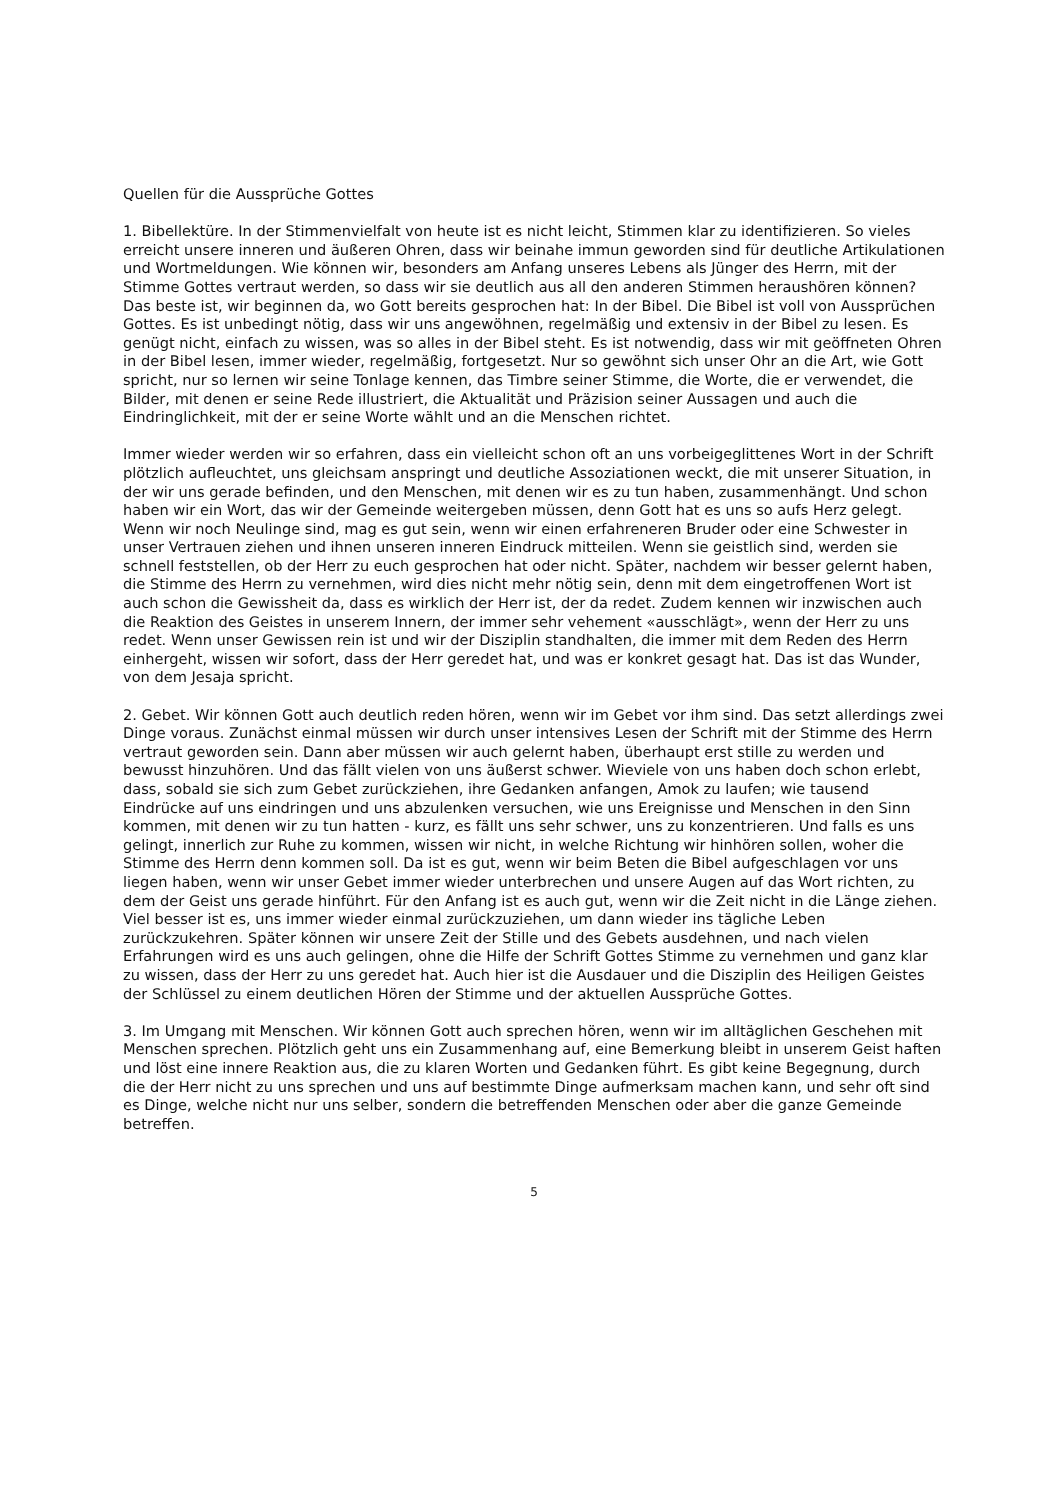Quellen für die Aussprüche Gottes
1. Bibellektüre. In der Stimmenvielfalt von heute ist es nicht leicht, Stimmen klar zu identifizieren. So vieles erreicht unsere inneren und äußeren Ohren, dass wir beinahe immun geworden sind für deutliche Artikulationen und Wortmeldungen. Wie können wir, besonders am Anfang unseres Lebens als Jünger des Herrn, mit der Stimme Gottes vertraut werden, so dass wir sie deutlich aus all den anderen Stimmen heraushören können? Das beste ist, wir beginnen da, wo Gott bereits gesprochen hat: In der Bibel. Die Bibel ist voll von Aussprüchen Gottes. Es ist unbedingt nötig, dass wir uns angewöhnen, regelmäßig und extensiv in der Bibel zu lesen. Es genügt nicht, einfach zu wissen, was so alles in der Bibel steht. Es ist notwendig, dass wir mit geöffneten Ohren in der Bibel lesen, immer wieder, regelmäßig, fortgesetzt. Nur so gewöhnt sich unser Ohr an die Art, wie Gott spricht, nur so lernen wir seine Tonlage kennen, das Timbre seiner Stimme, die Worte, die er verwendet, die Bilder, mit denen er seine Rede illustriert, die Aktualität und Präzision seiner Aussagen und auch die Eindringlichkeit, mit der er seine Worte wählt und an die Menschen richtet.
Immer wieder werden wir so erfahren, dass ein vielleicht schon oft an uns vorbeigeglittenes Wort in der Schrift plötzlich aufleuchtet, uns gleichsam anspringt und deutliche Assoziationen weckt, die mit unserer Situation, in der wir uns gerade befinden, und den Menschen, mit denen wir es zu tun haben, zusammenhängt. Und schon haben wir ein Wort, das wir der Gemeinde weitergeben müssen, denn Gott hat es uns so aufs Herz gelegt. Wenn wir noch Neulinge sind, mag es gut sein, wenn wir einen erfahreneren Bruder oder eine Schwester in unser Vertrauen ziehen und ihnen unseren inneren Eindruck mitteilen. Wenn sie geistlich sind, werden sie schnell feststellen, ob der Herr zu euch gesprochen hat oder nicht. Später, nachdem wir besser gelernt haben, die Stimme des Herrn zu vernehmen, wird dies nicht mehr nötig sein, denn mit dem eingetroffenen Wort ist auch schon die Gewissheit da, dass es wirklich der Herr ist, der da redet. Zudem kennen wir inzwischen auch die Reaktion des Geistes in unserem Innern, der immer sehr vehement «ausschlägt», wenn der Herr zu uns redet. Wenn unser Gewissen rein ist und wir der Disziplin standhalten, die immer mit dem Reden des Herrn einhergeht, wissen wir sofort, dass der Herr geredet hat, und was er konkret gesagt hat. Das ist das Wunder, von dem Jesaja spricht.
2. Gebet. Wir können Gott auch deutlich reden hören, wenn wir im Gebet vor ihm sind. Das setzt allerdings zwei Dinge voraus. Zunächst einmal müssen wir durch unser intensives Lesen der Schrift mit der Stimme des Herrn vertraut geworden sein. Dann aber müssen wir auch gelernt haben, überhaupt erst stille zu werden und bewusst hinzuhören. Und das fällt vielen von uns äußerst schwer. Wieviele von uns haben doch schon erlebt, dass, sobald sie sich zum Gebet zurückziehen, ihre Gedanken anfangen, Amok zu laufen; wie tausend Eindrücke auf uns eindringen und uns abzulenken versuchen, wie uns Ereignisse und Menschen in den Sinn kommen, mit denen wir zu tun hatten - kurz, es fällt uns sehr schwer, uns zu konzentrieren. Und falls es uns gelingt, innerlich zur Ruhe zu kommen, wissen wir nicht, in welche Richtung wir hinhören sollen, woher die Stimme des Herrn denn kommen soll. Da ist es gut, wenn wir beim Beten die Bibel aufgeschlagen vor uns liegen haben, wenn wir unser Gebet immer wieder unterbrechen und unsere Augen auf das Wort richten, zu dem der Geist uns gerade hinführt. Für den Anfang ist es auch gut, wenn wir die Zeit nicht in die Länge ziehen. Viel besser ist es, uns immer wieder einmal zurückzuziehen, um dann wieder ins tägliche Leben zurückzukehren. Später können wir unsere Zeit der Stille und des Gebets ausdehnen, und nach vielen Erfahrungen wird es uns auch gelingen, ohne die Hilfe der Schrift Gottes Stimme zu vernehmen und ganz klar zu wissen, dass der Herr zu uns geredet hat. Auch hier ist die Ausdauer und die Disziplin des Heiligen Geistes der Schlüssel zu einem deutlichen Hören der Stimme und der aktuellen Aussprüche Gottes.
3. Im Umgang mit Menschen. Wir können Gott auch sprechen hören, wenn wir im alltäglichen Geschehen mit Menschen sprechen. Plötzlich geht uns ein Zusammenhang auf, eine Bemerkung bleibt in unserem Geist haften und löst eine innere Reaktion aus, die zu klaren Worten und Gedanken führt. Es gibt keine Begegnung, durch die der Herr nicht zu uns sprechen und uns auf bestimmte Dinge aufmerksam machen kann, und sehr oft sind es Dinge, welche nicht nur uns selber, sondern die betreffenden Menschen oder aber die ganze Gemeinde betreffen.
5